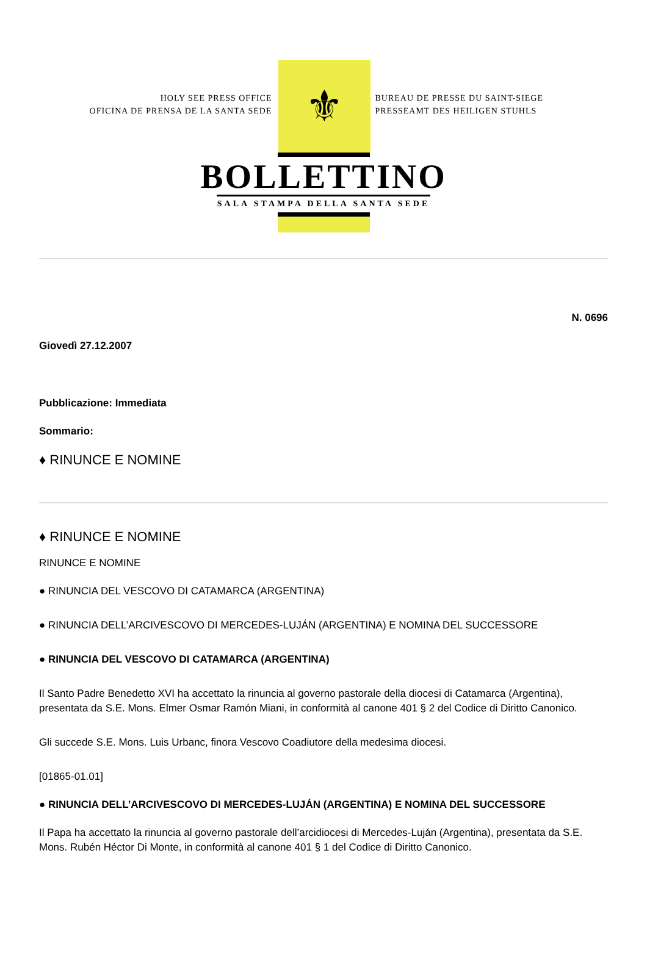HOLY SEE PRESS OFFICE
OFICINA DE PRENSA DE LA SANTA SEDE
⚜
BUREAU DE PRESSE DU SAINT-SIEGE
PRESSEAMT DES HEILIGEN STUHLS
BOLLETTINO
SALA STAMPA DELLA SANTA SEDE
N. 0696
Giovedì 27.12.2007
Pubblicazione: Immediata
Sommario:
♦ RINUNCE E NOMINE
♦ RINUNCE E NOMINE
RINUNCE E NOMINE
● RINUNCIA DEL VESCOVO DI CATAMARCA (ARGENTINA)
● RINUNCIA DELL’ARCIVESCOVO DI MERCEDES-LUJÁN (ARGENTINA) E NOMINA DEL SUCCESSORE
● RINUNCIA DEL VESCOVO DI CATAMARCA (ARGENTINA)
Il Santo Padre Benedetto XVI ha accettato la rinuncia al governo pastorale della diocesi di Catamarca (Argentina), presentata da S.E. Mons. Elmer Osmar Ramón Miani, in conformità al canone 401 § 2 del Codice di Diritto Canonico.
Gli succede S.E. Mons. Luis Urbanc, finora Vescovo Coadiutore della medesima diocesi.
[01865-01.01]
● RINUNCIA DELL’ARCIVESCOVO DI MERCEDES-LUJÁN (ARGENTINA) E NOMINA DEL SUCCESSORE
Il Papa ha accettato la rinuncia al governo pastorale dell’arcidiocesi di Mercedes-Luján (Argentina), presentata da S.E. Mons. Rubén Héctor Di Monte, in conformità al canone 401 § 1 del Codice di Diritto Canonico.